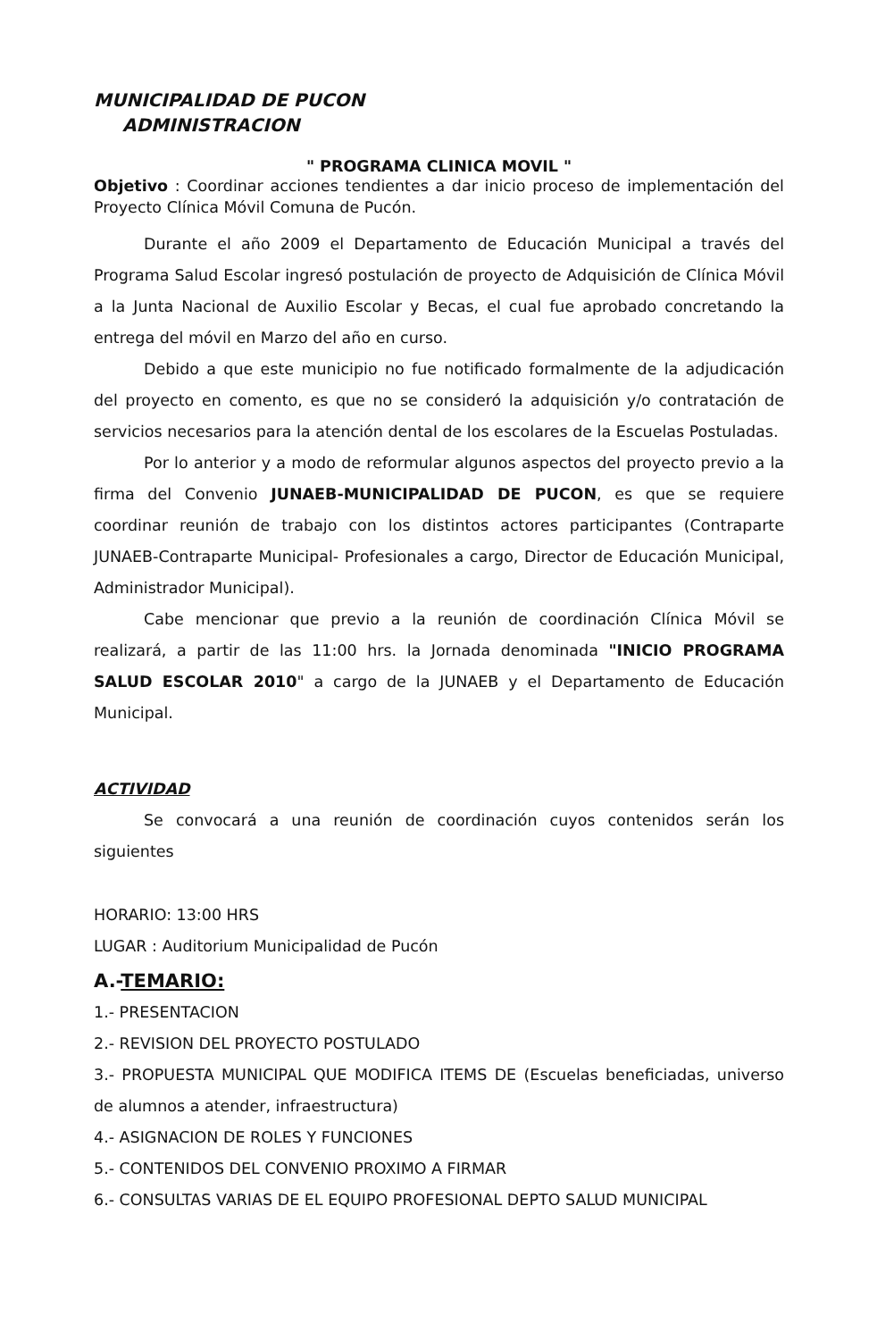MUNICIPALIDAD DE PUCON
ADMINISTRACION
" PROGRAMA CLINICA MOVIL "
Objetivo : Coordinar acciones tendientes a dar inicio proceso de implementación del Proyecto Clínica Móvil Comuna de Pucón.
Durante el año 2009 el Departamento de Educación Municipal a través del Programa Salud Escolar ingresó postulación de proyecto de Adquisición de Clínica Móvil a la Junta Nacional de Auxilio Escolar y Becas, el cual fue aprobado concretando la entrega del móvil en Marzo del año en curso.
Debido a que este municipio no fue notificado formalmente de la adjudicación del proyecto en comento, es que no se consideró la adquisición y/o contratación de servicios necesarios para la atención dental de los escolares de la Escuelas Postuladas.
Por lo anterior y a modo de reformular algunos aspectos del proyecto previo a la firma del Convenio JUNAEB-MUNICIPALIDAD DE PUCON, es que se requiere coordinar reunión de trabajo con los distintos actores participantes (Contraparte JUNAEB-Contraparte Municipal- Profesionales a cargo, Director de Educación Municipal, Administrador Municipal).
Cabe mencionar que previo a la reunión de coordinación Clínica Móvil se realizará, a partir de las 11:00 hrs. la Jornada denominada "INICIO PROGRAMA SALUD ESCOLAR 2010" a cargo de la JUNAEB y el Departamento de Educación Municipal.
ACTIVIDAD
Se convocará a una reunión de coordinación cuyos contenidos serán los siguientes
HORARIO: 13:00 HRS
LUGAR : Auditorium Municipalidad de Pucón
A.-TEMARIO:
1.- PRESENTACION
2.- REVISION DEL PROYECTO POSTULADO
3.- PROPUESTA MUNICIPAL QUE MODIFICA ITEMS DE (Escuelas beneficiadas, universo de alumnos a atender, infraestructura)
4.- ASIGNACION DE ROLES Y FUNCIONES
5.- CONTENIDOS DEL CONVENIO PROXIMO A FIRMAR
6.- CONSULTAS VARIAS DE EL EQUIPO PROFESIONAL DEPTO SALUD MUNICIPAL